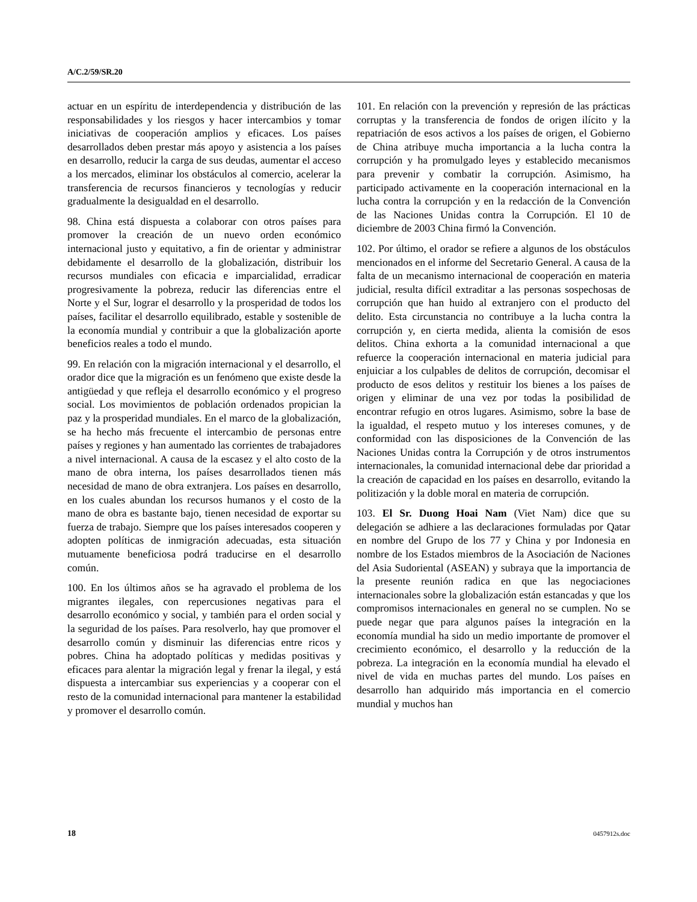A/C.2/59/SR.20
actuar en un espíritu de interdependencia y distribución de las responsabilidades y los riesgos y hacer intercambios y tomar iniciativas de cooperación amplios y eficaces. Los países desarrollados deben prestar más apoyo y asistencia a los países en desarrollo, reducir la carga de sus deudas, aumentar el acceso a los mercados, eliminar los obstáculos al comercio, acelerar la transferencia de recursos financieros y tecnologías y reducir gradualmente la desigualdad en el desarrollo.
98. China está dispuesta a colaborar con otros países para promover la creación de un nuevo orden económico internacional justo y equitativo, a fin de orientar y administrar debidamente el desarrollo de la globalización, distribuir los recursos mundiales con eficacia e imparcialidad, erradicar progresivamente la pobreza, reducir las diferencias entre el Norte y el Sur, lograr el desarrollo y la prosperidad de todos los países, facilitar el desarrollo equilibrado, estable y sostenible de la economía mundial y contribuir a que la globalización aporte beneficios reales a todo el mundo.
99. En relación con la migración internacional y el desarrollo, el orador dice que la migración es un fenómeno que existe desde la antigüedad y que refleja el desarrollo económico y el progreso social. Los movimientos de población ordenados propician la paz y la prosperidad mundiales. En el marco de la globalización, se ha hecho más frecuente el intercambio de personas entre países y regiones y han aumentado las corrientes de trabajadores a nivel internacional. A causa de la escasez y el alto costo de la mano de obra interna, los países desarrollados tienen más necesidad de mano de obra extranjera. Los países en desarrollo, en los cuales abundan los recursos humanos y el costo de la mano de obra es bastante bajo, tienen necesidad de exportar su fuerza de trabajo. Siempre que los países interesados cooperen y adopten políticas de inmigración adecuadas, esta situación mutuamente beneficiosa podrá traducirse en el desarrollo común.
100. En los últimos años se ha agravado el problema de los migrantes ilegales, con repercusiones negativas para el desarrollo económico y social, y también para el orden social y la seguridad de los países. Para resolverlo, hay que promover el desarrollo común y disminuir las diferencias entre ricos y pobres. China ha adoptado políticas y medidas positivas y eficaces para alentar la migración legal y frenar la ilegal, y está dispuesta a intercambiar sus experiencias y a cooperar con el resto de la comunidad internacional para mantener la estabilidad y promover el desarrollo común.
101. En relación con la prevención y represión de las prácticas corruptas y la transferencia de fondos de origen ilícito y la repatriación de esos activos a los países de origen, el Gobierno de China atribuye mucha importancia a la lucha contra la corrupción y ha promulgado leyes y establecido mecanismos para prevenir y combatir la corrupción. Asimismo, ha participado activamente en la cooperación internacional en la lucha contra la corrupción y en la redacción de la Convención de las Naciones Unidas contra la Corrupción. El 10 de diciembre de 2003 China firmó la Convención.
102. Por último, el orador se refiere a algunos de los obstáculos mencionados en el informe del Secretario General. A causa de la falta de un mecanismo internacional de cooperación en materia judicial, resulta difícil extraditar a las personas sospechosas de corrupción que han huido al extranjero con el producto del delito. Esta circunstancia no contribuye a la lucha contra la corrupción y, en cierta medida, alienta la comisión de esos delitos. China exhorta a la comunidad internacional a que refuerce la cooperación internacional en materia judicial para enjuiciar a los culpables de delitos de corrupción, decomisar el producto de esos delitos y restituir los bienes a los países de origen y eliminar de una vez por todas la posibilidad de encontrar refugio en otros lugares. Asimismo, sobre la base de la igualdad, el respeto mutuo y los intereses comunes, y de conformidad con las disposiciones de la Convención de las Naciones Unidas contra la Corrupción y de otros instrumentos internacionales, la comunidad internacional debe dar prioridad a la creación de capacidad en los países en desarrollo, evitando la politización y la doble moral en materia de corrupción.
103. El Sr. Duong Hoai Nam (Viet Nam) dice que su delegación se adhiere a las declaraciones formuladas por Qatar en nombre del Grupo de los 77 y China y por Indonesia en nombre de los Estados miembros de la Asociación de Naciones del Asia Sudoriental (ASEAN) y subraya que la importancia de la presente reunión radica en que las negociaciones internacionales sobre la globalización están estancadas y que los compromisos internacionales en general no se cumplen. No se puede negar que para algunos países la integración en la economía mundial ha sido un medio importante de promover el crecimiento económico, el desarrollo y la reducción de la pobreza. La integración en la economía mundial ha elevado el nivel de vida en muchas partes del mundo. Los países en desarrollo han adquirido más importancia en el comercio mundial y muchos han
18 0457912s.doc